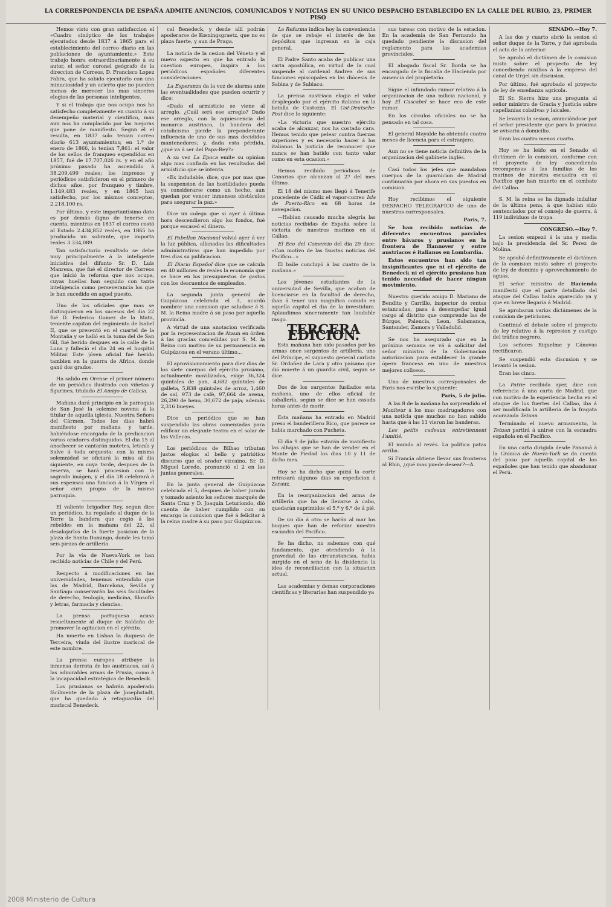LA CORRESPONDENCIA DE ESPAÑA ADMITE ANUNCIOS, COMUNICADOS Y NOTICIAS EN SU UNICO DESPACHO ESTABLECIDO EN LA CALLE DEL RUBIO, 23, PRIMER PISO
Hemos visto con gran satisfaccion el «Cuadro sinóptico de los trabajos ejecutados desde 1837 á 1865 para el establecimiento del correo diario en las poblaciones de ayuntamiento.» Este trabajo honra estraordinariamente á su autor, el señor coronel geógrafo de la direccion de Correos, D. Francisco Lopez Fabra, que ha sabido ejecutarlo con una minuciosidad y un acierto que no pueden menos de merecer los mas sinceros elogios de las personas inteligentes.
Y si el trabajo que nos ocupa nos ha satisfecho completamente en cuanto á su desempeño material y científico, mas aun nos ha complacido por las mejoras que pone de manifiesto. Segun él el resulta, en 1837 solo tenian correo diario 613 ayuntamientos; en 1.º de enero de 1866, lo tenian 7,861: el valor de los sellos de franqueo espendidos en 1857, fué de 17.707,026 rs. y en el año próximo pasado ha ascendido á 38.209,499 reales; los impresos y periódicos satisficieron en el primero de dichos años, por franqueo y timbre, 1.149,483 reales, y en 1865 han satisfecho, por los mismos conceptos, 2.218,100 rs.
Por último, y este importantísimo dato es por demás digno de tenerse en cuenta, mientras en 1837 el correo costó al Estado 2.434,852 reales, en 1865 ha producido un sobrante, que importa reales 3.334,089.
Tan satisfactorio resultado se debe muy principalmente á la inteligente iniciativa del difunto Sr. D. Luis Manresa, que fué el director de Correos que inició la reforma que nos ocupa, cuyas huellas han seguido con tanta inteligencia como perseverancia los que le han sucedido en aquel puesto.
Uno de los oficiales que mas se distinguieron en los sucesos del dia 22 fué D. Federico Gomez de la Mata, teniente capitan del regimiento de Isabel II, que se presentó en el cuartel de la Montaña y se halló en la toma del de San Gil, fué herido despues en la calle de la Luna y falleció el dia 24 en el hospital Militar. Este jóven oficial fué herido tambien en la guerra de Africa, donde ganó dos grados.
Ha salido en Orense el primer número de un periódico ilustrado con viñetas y figurines, titulado El Amigo de Galicia.
Mañana dará principio en la parroquia de San José la solemne novena á la titular de aquella iglesia, Nuestra Señora del Cármen. Todos los dias habrá manifiesto por mañana y tarde, habiéndose encargado de la predicacion varios oradores distinguidos. El dia 15 al anochecer se cantarán motetes, letanía y Salve á toda orquesta; con la misma solemnidad se oficiará la misa al dia siguiente, en cuya tarde, despues de la reserva, se hará procesion con la sagrada imágen, y el dia 18 celebrará á sus espensas una funcion á la Vírgen el señor cura propio de la misma parroquia.
El valiente brigadier Rey, segun dice un periódico, ha regalado al duque de la Torre la bandera que cogió á los rebeldes en la mañana del 22, al desalojarlos de la fuerte posicion de la plaza de Santo Domingo, donde les tomó seis piezas de artillería.
Por la vía de Nueva-York se han recibido noticias de Chile y del Perú.
Respecto á modificaciones en las universidades, tenemos entendido que las de Madrid, Barcelona, Sevilla y Santiago conservarán las seis facultades de derecho, teología, medicina, filosofía y letras, farmacia y ciencias.
La prensa portuguesa acusa resueltamente al duque de Saldaña de promover la agitacion en el ejército.
Ha muerto en Lisboa la duquesa de Terceira, viuda del ilustre mariscal de este nombre.
La prensa europea atribuye la inmensa derrota de los austriacos, así á las admirables armas de Prusia, como á la incapacidad estratégica de Benedeck.
Los prusianos se habrán apoderado fácilmente de la plaza de Josephstadt, que ha quedado á retaguardia del mariscal Benedeck.
cal Benedeck, y desde allí podrán apoderarse de Kœningsgraetz, que no es plaza fuerte, y aun de Praga.
La noticia de la cesion del Véneto y el nuevo aspecto en que ha entrado la cuestion europea, inspira á los periódicos españoles diferentes consideraciones.
La Esperanza da la voz de alarma ante las eventualidades que pueden ocurrir y dice:
«Dado el armisticio se viene al arreglo. ¿Cuál será ese arreglo? Dado ese arreglo, con la aquiescencia del monarca austriaco, la bandera del catolicismo pierde la preponderante influencia de uno de sus mas decididos mantenedores; y, dada esta pérdida, ¿qué va á ser del Papa-Rey?»
A su vez La Epoca emite su opinion algo mas confiada en los resultados del armisticio que se intenta.
«Es indudable, dice, que por mas que la suspension de las hostilidades pueda ya considerarse como un hecho, aun quedan por vencer inmensos obstáculos para asegurar la paz.»
Dice un colega que si ayer á última hora descendieron algo los fondos, fué porque escaseó el dinero.
El Pabellon Nacional volvió ayer á ver la luz pública, allanadas las dificultades administrativas que han impedido por tres dias su publicacion.
El Diario Español dice que se calcula en 40 millones de reales la economía que se hace en los presupuestos de gastos con los descuentos de empleados.
La segunda junta general de Guipúzcoa celebrada el 3, acordó nombrar una comision que saludase á S. M. la Reina madre á su paso por aquella provincia.
A virtud de una anotacion verificada por la representacion de Ataun en órden á las gracias concedidas por S. M. la Reina con motivo de su permanencia en Guipúzcoa en el verano último...
El aprovisionamiento para diez dias de los siete cuerpos del ejército prusiano, actualmente movilizados, exige 36,324 quintales de pan, 4,682 quintales de galleta, 5,838 quintales de arroz, 1,460 de sal, 973 de café, 97,664 de avena, 26,290 de heno, 30,672 de paja; además 2,316 bueyes.
Dice un periódico que se han suspendido las obras comenzadas para edificar un elegante teatro en el solar de las Vallecas.
Los periódicos de Bilbao tributan justos elogios al bello y patriótico discurso que el orador vizcaino, Sr. D. Miguel Loredo, pronunció el 2 en las juntas generales.
En la junta general de Guipúzcoa celebrada el 5, despues de haber jurado y tomado asiento los señores marqués de Santa Cruz y D. Joaquin Leturiondo, dió cuenta de haber cumplido con su encargo la comision que fué á felicitar á la reina madre á su paso por Guipúzcoa.
La Reforma indica hoy la conveniencia de que se rebaje el interés de los depósitos que ingresan en la caja general.
El Padre Santo acaba de publicar una carta apostólica, en virtud de la cual suspende al cardenal Andrea de sus funciones episcopales en las diócesis de Sabina y de Subiaco.
La prensa austriaca elogia el valor desplegado por el ejército italiano en la batalla de Custozza. El Ost-Deutsche-Post dice lo siguiente:
«La victoria que nuestro ejército acaba de alcanzar, nos ha costado cara. Hemos tenido que pelear contra fuerzas superiores y es necesario hacer á los italianos la justicia de reconocer que nunca se han batido con tanto valor como en esta ocasion.»
Hemos recibido periódicos de Canarias que alcanzan al 27 del mes último.
El 18 del mismo mes llegó á Tenerife procedente de Cádiz el vapor-correo Isla de Puerto-Rico en 68 horas de navegacion.
—Habian causado mucha alegría las noticias recibidas de España sobre la victoria de nuestros marinos en el Callao.
El Eco del Comercio del dia 29 dice: «Con motivo de las faustas noticias del Pacífico...»
El baile concluyó á las cuatro de la mañana.»
Los jóvenes estudiantes de la universidad de Sevilla, que acaban de licenciarse en la facultad de derecho, iban á tener una magnífica comida en aquella capital el dia de la investidura. Aplaudimos sinceramente tan laudable rasgo.
TERCERA EDICION.
Esta mañana han sido pasados por las armas once sargentos de artillería, uno del Príncipe, el supuesto general carlista Sr. Ordoñez de Lara y otro paisano que dió muerte á un guardia civil, segun se dice.
Dos de los sargentos fusilados esta mañana, uno de ellos oficial de caballería, segun se dice se han casado horas antes de morir.
Esta mañana ha entrado en Madrid preso el banderillero Rico, que parece se habia marchado con Pucheta.
El dia 9 de julio estarán de manifiesto las alhajas que se han de vender en el Monte de Piedad los dias 10 y 11 de dicho mes.
Hoy se ha dicho que quizá la corte retrasará algunos dias su espedicion á Zarauz.
En la reorganizacion del arma de artillería que ha de llevarse á cabo, quedarán suprimidos el 5.º y 6.º de á pié.
De un dia á otro se harán al mar los buques que han de reforzar nuestra escuadra del Pacífico.
Se ha dicho, no sabemos con qué fundamento, que atendiendo á la gravedad de las circunstancias, habia surgido en el seno de la disidencia la idea de reconciliacion con la situacion actual.
Las academias y demas corporaciones científicas y literarias han suspendido ya
sus tareas con motivo de la estacion. En la academia de San Fernando ha quedado pendiente la discusion del reglamento para las academias provinciales.
El abogado fiscal Sr. Borda se ha encargado de la fiscalía de Hacienda por ausencia del propietario.
Sigue el infundado rumor relativo á la organizacion de una milicia nacional, y hoy El Cascabel se hace eco de este rumor.
En los círculos oficiales no se ha pensado en tal cosa.
El general Mayalde ha obtenido cuatro meses de licencia para el estranjero.
Aun no se tiene noticia definitiva de la organizacion del gabinete inglés.
Casi todos los jefes que mandaban cuerpos de la guarnicion de Madrid continuarán por ahora en sus puestos en comision.
Hoy recibimos el siguiente DESPACHO TELEGRAFICO de uno de nuestros corresponsales.
Paris, 7.
Se han recibido noticias de diferentes encuentros parciales entre bávaros y prusianos en la frontera de Hannover y entre austriacos é italianos en Lombardía.
Estos encuentros han sido tan insignificantes que ni el ejército de Benedeck ni el ejército prusiano han tenido necesidad de hacer ningun movimiento.
Nuestro querido amigo D. Mariano de Bendito y Carrillo, inspector de rentas estancadas, pasa á desempeñar igual cargo al distrito que comprende las de Búrgos, Palencia, Leon, Salamanca, Santander, Zamora y Valladolid.
Se nos ha asegurado que en la próxima semana se vá á solicitar del señor ministro de la Gobernacion autorizacion para establecer la grande ópera francesa en uno de nuestros mejores coliseos.
Uno de nuestros corresponsales de Paris nos escribe lo siguiente:
Paris, 5 de julio.
A las 8 de la mañana ha sorprendido el Moniteur á los mas madrugadores con una noticia que muchos no han sabido hasta que á las 11 vieron las banderas.
Les petits cadeaux entretiennent l'amitié.
El mundo al revés. La política patas arriba.
Si Francia obtiene llevar sus fronteras al Rhin, ¿qué mas puede desear?—A.
SENADO.—Hoy 7.
A las dos y cuarto abrió la sesion el señor duque de la Torre, y fué aprobada el acta de la anterior.
Se aprobó el dictámen de la comision mista sobre el proyecto de ley concediendo auxilios á la empresa del canal de Urgel sin discusion.
Por último, fué aprobado el proyecto de ley de enseñanza agrícola.
El Sr. Sierra hizo una pregunta al señor ministro de Gracia y Justicia sobre capellanías colativas y laicales.
Se levantó la sesion, anunciándose por el señor presidente que para la próxima se avisaria á domicilio.
Eran las cuatro menos cuarto.
Hoy se ha leido en el Senado el dictámen de la comision, conforme con el proyecto de ley concediendo recompensas á las familias de los marinos de nuestra escuadra en el Pacífico que han muerto en el combate del Callao.
S. M. la reina se ha dignado indultar de la última pena, á que habian sido sentenciados por el consejo de guerra, á 119 individuos de tropa.
CONGRESO.—Hoy 7.
La sesion empezó á la una y media bajo la presidencia del Sr. Perez de Molina.
Se aprobó definitivamente el dictámen de la comision mista sobre el proyecto de ley de dominio y aprovechamiento de aguas.
El señor ministro de Hacienda manifestó que el parte detallado del ataque del Callao habia aparecido ya y que en breve llegaria á Madrid.
Se aprobaron varios dictámenes de la comision de peticiones.
Continuó el debate sobre el proyecto de ley relativo á la represion y castigo del tráfico negrero.
Los señores Riquelme y Cánovas rectificaron.
Se suspendió esta discusion y se levantó la sesion.
Eran las cinco.
La Patrie recibida ayer, dice con referencia á una carta de Madrid, que con motivo de la esperiencia hecha en el ataque de los fuertes del Callao, iba á ser modificada la artillería de la fragata acorazada Tetuan.
Terminado el nuevo armamento, la Tetuan partirá á unirse con la escuadra española en el Pacífico.
En una carta dirigida desde Panamá á la Crónica de Nueva-York se da cuenta del paso por aquella capital de los españoles que han tenido que abandonar el Perú.
2008 Ministerio de Cultura